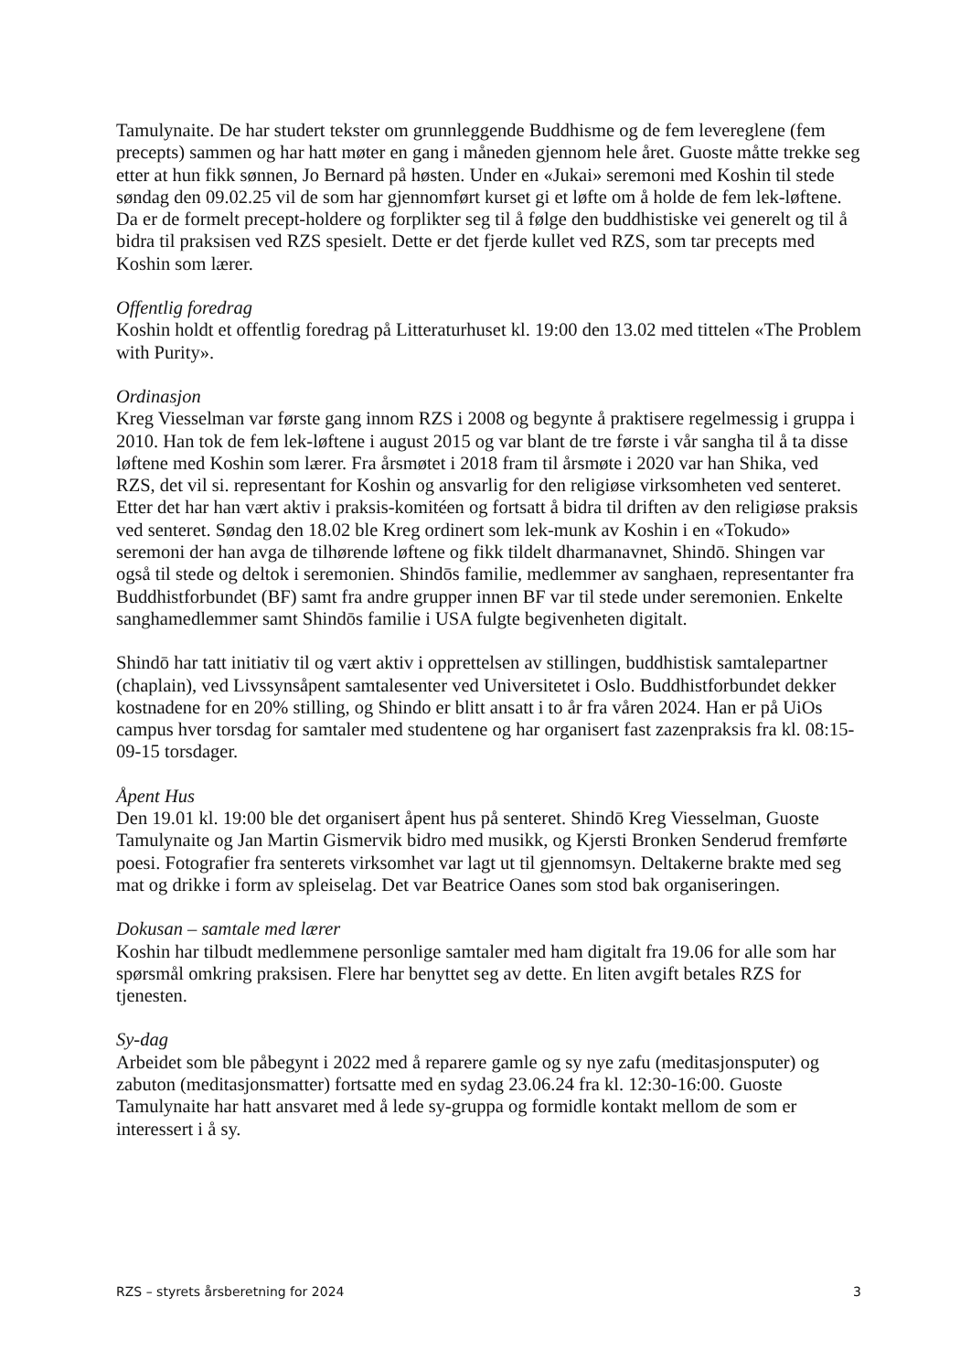Tamulynaite. De har studert tekster om grunnleggende Buddhisme og de fem levereglene (fem precepts) sammen og har hatt møter en gang i måneden gjennom hele året. Guoste måtte trekke seg etter at hun fikk sønnen, Jo Bernard på høsten. Under en «Jukai» seremoni med Koshin til stede søndag den 09.02.25 vil de som har gjennomført kurset gi et løfte om å holde de fem lek-løftene. Da er de formelt precept-holdere og forplikter seg til å følge den buddhistiske vei generelt og til å bidra til praksisen ved RZS spesielt. Dette er det fjerde kullet ved RZS, som tar precepts med Koshin som lærer.
Offentlig foredrag
Koshin holdt et offentlig foredrag på Litteraturhuset kl. 19:00 den 13.02 med tittelen «The Problem with Purity».
Ordinasjon
Kreg Viesselman var første gang innom RZS i 2008 og begynte å praktisere regelmessig i gruppa i 2010. Han tok de fem lek-løftene i august 2015 og var blant de tre første i vår sangha til å ta disse løftene med Koshin som lærer. Fra årsmøtet i 2018 fram til årsmøte i 2020 var han Shika, ved RZS, det vil si. representant for Koshin og ansvarlig for den religiøse virksomheten ved senteret. Etter det har han vært aktiv i praksis-komitéen og fortsatt å bidra til driften av den religiøse praksis ved senteret. Søndag den 18.02 ble Kreg ordinert som lek-munk av Koshin i en «Tokudo» seremoni der han avga de tilhørende løftene og fikk tildelt dharmanavnet, Shindō. Shingen var også til stede og deltok i seremonien. Shindōs familie, medlemmer av sanghaen, representanter fra Buddhistforbundet (BF) samt fra andre grupper innen BF var til stede under seremonien. Enkelte sanghamedlemmer samt Shindōs familie i USA fulgte begivenheten digitalt.
Shindō har tatt initiativ til og vært aktiv i opprettelsen av stillingen, buddhistisk samtalepartner (chaplain), ved Livssynsåpent samtalesenter ved Universitetet i Oslo. Buddhistforbundet dekker kostnadene for en 20% stilling, og Shindo er blitt ansatt i to år fra våren 2024. Han er på UiOs campus hver torsdag for samtaler med studentene og har organisert fast zazenpraksis fra kl. 08:15-09-15 torsdager.
Åpent Hus
Den 19.01 kl. 19:00 ble det organisert åpent hus på senteret. Shindō Kreg Viesselman, Guoste Tamulynaite og Jan Martin Gismervik bidro med musikk, og Kjersti Bronken Senderud fremførte poesi. Fotografier fra senterets virksomhet var lagt ut til gjennomsyn. Deltakerne brakte med seg mat og drikke i form av spleiselag. Det var Beatrice Oanes som stod bak organiseringen.
Dokusan – samtale med lærer
Koshin har tilbudt medlemmene personlige samtaler med ham digitalt fra 19.06 for alle som har spørsmål omkring praksisen. Flere har benyttet seg av dette. En liten avgift betales RZS for tjenesten.
Sy-dag
Arbeidet som ble påbegynt i 2022 med å reparere gamle og sy nye zafu (meditasjonsputer) og zabuton (meditasjonsmatter) fortsatte med en sydag 23.06.24 fra kl. 12:30-16:00. Guoste Tamulynaite har hatt ansvaret med å lede sy-gruppa og formidle kontakt mellom de som er interessert i å sy.
RZS – styrets årsberetning for 2024 3